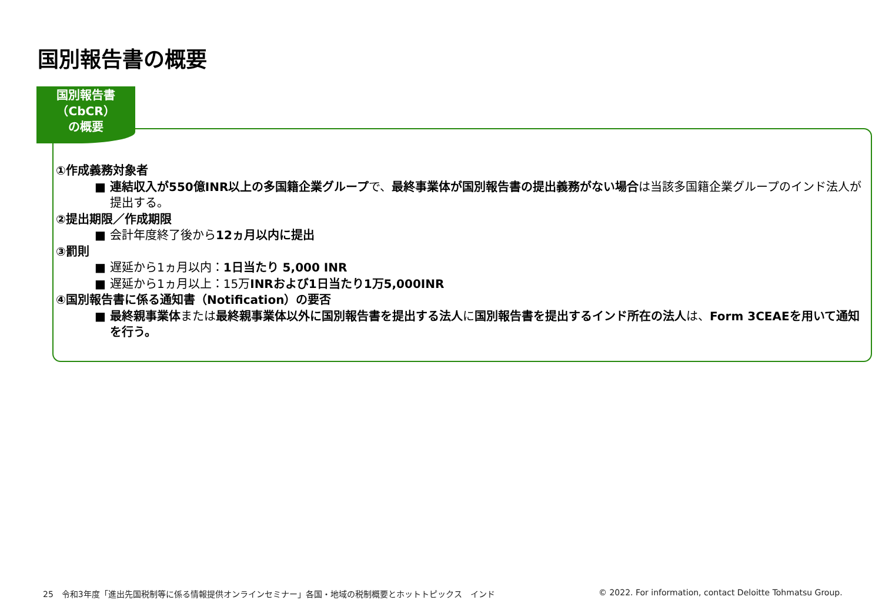国別報告書の概要
国別報告書
（CbCR）
の概要
①作成義務対象者
■ 連結収入が550億INR以上の多国籍企業グループで、最終事業体が国別報告書の提出義務がない場合は当該多国籍企業グループのインド法人が提出する。
②提出期限／作成期限
■ 会計年度終了後から12ヵ月以内に提出
③罰則
■ 遅延から1ヵ月以内：1日当たり 5,000 INR
■ 遅延から1ヵ月以上：15万INRおよび1日当たり1万5,000INR
④国別報告書に係る通知書（Notification）の要否
■ 最終親事業体または最終親事業体以外に国別報告書を提出する法人に国別報告書を提出するインド所在の法人は、Form 3CEAEを用いて通知を行う。
25　令和3年度「進出先国税制等に係る情報提供オンラインセミナー」各国・地域の税制概要とホットトピックス　インド
© 2022. For information, contact Deloitte Tohmatsu Group.